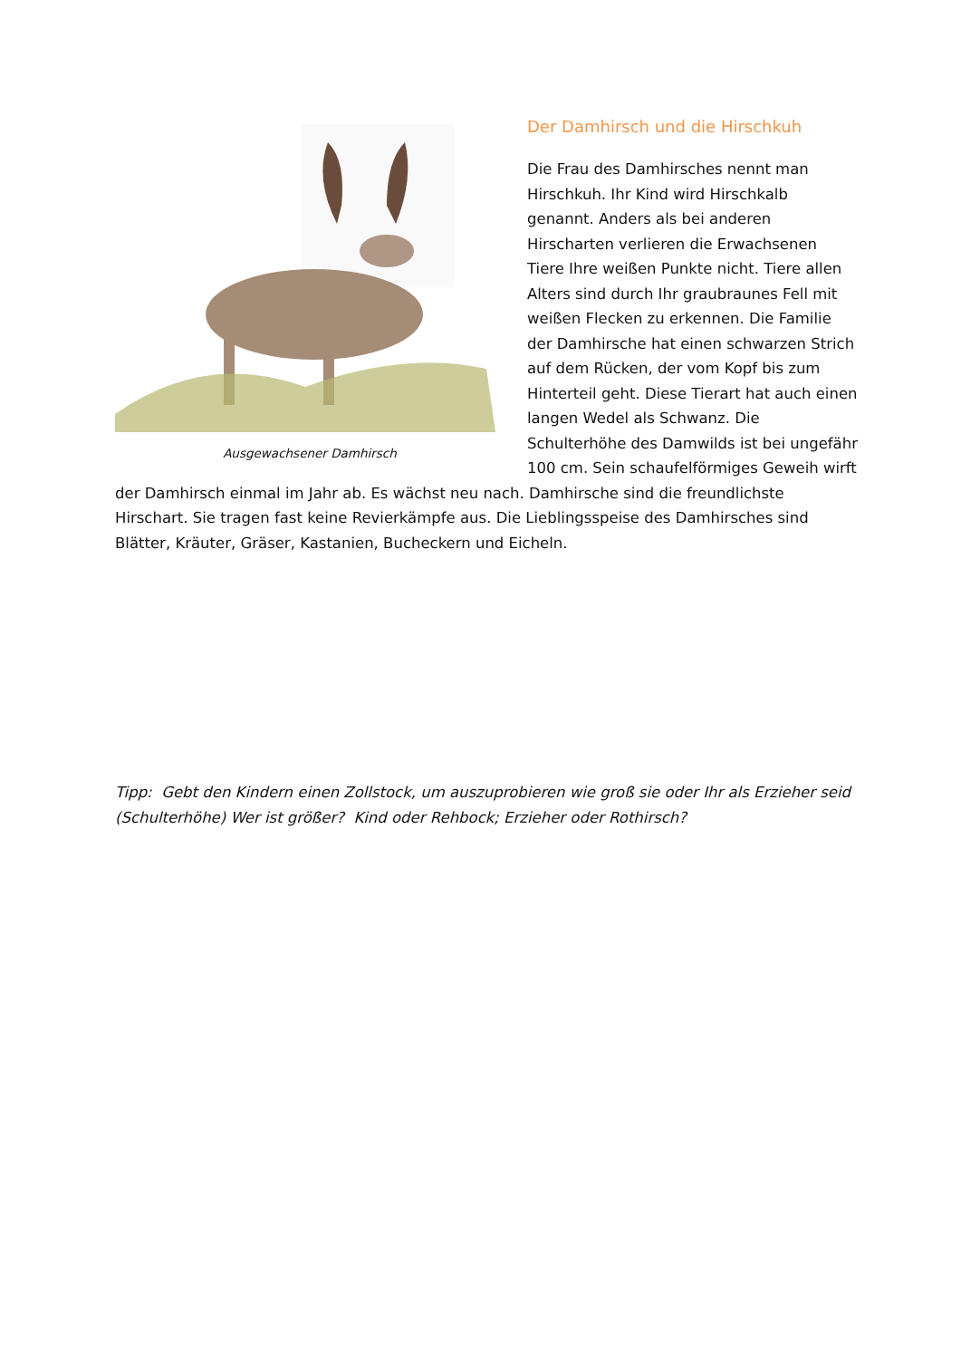Ausgewachsener Damhirsch
Der Damhirsch und die Hirschkuh
Die Frau des Damhirsches nennt man Hirschkuh. Ihr Kind wird Hirschkalb genannt. Anders als bei anderen Hirscharten verlieren die Erwachsenen Tiere Ihre weißen Punkte nicht. Tiere allen Alters sind durch Ihr graubraunes Fell mit weißen Flecken zu erkennen. Die Familie der Damhirsche hat einen schwarzen Strich auf dem Rücken, der vom Kopf bis zum Hinterteil geht. Diese Tierart hat auch einen langen Wedel als Schwanz. Die Schulterhöhe des Damwilds ist bei ungefähr 100 cm. Sein schaufelförmiges Geweih wirft der Damhirsch einmal im Jahr ab. Es wächst neu nach. Damhirsche sind die freundlichste Hirschart. Sie tragen fast keine Revierkämpfe aus. Die Lieblingsspeise des Damhirsches sind Blätter, Kräuter, Gräser, Kastanien, Bucheckern und Eicheln.
Tipp: Gebt den Kindern einen Zollstock, um auszuprobieren wie groß sie oder Ihr als Erzieher seid (Schulterhöhe) Wer ist größer? Kind oder Rehbock; Erzieher oder Rothirsch?